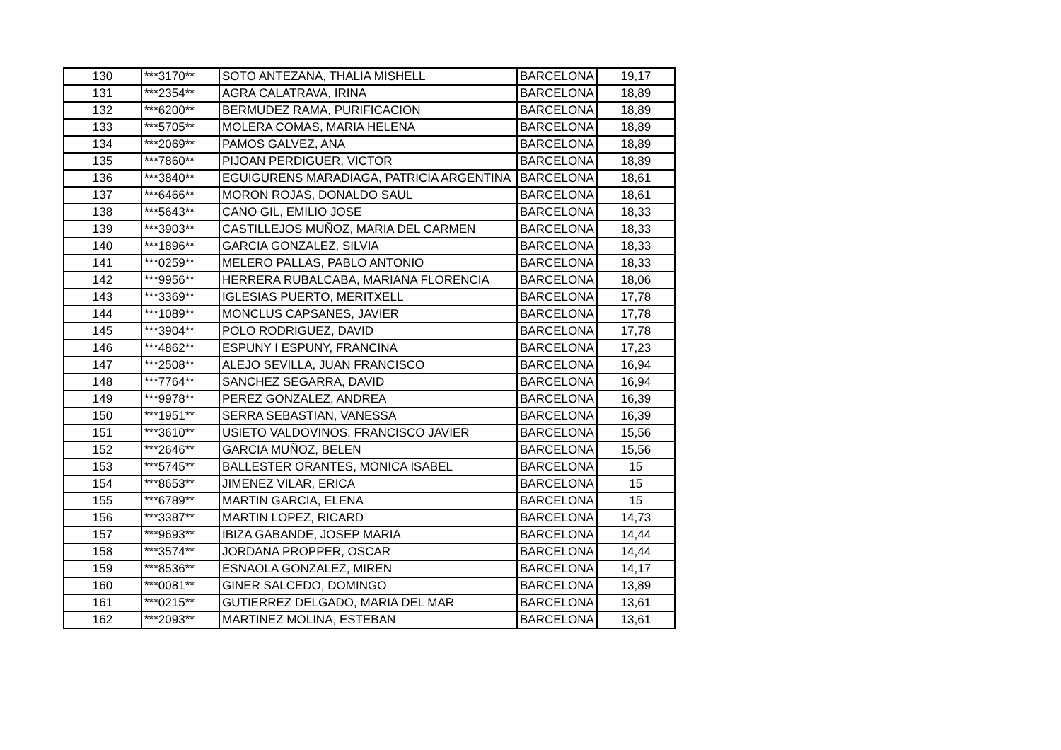| 130 | ***3170** | SOTO ANTEZANA, THALIA MISHELL | BARCELONA | 19,17 |
| 131 | ***2354** | AGRA CALATRAVA, IRINA | BARCELONA | 18,89 |
| 132 | ***6200** | BERMUDEZ RAMA, PURIFICACION | BARCELONA | 18,89 |
| 133 | ***5705** | MOLERA COMAS, MARIA HELENA | BARCELONA | 18,89 |
| 134 | ***2069** | PAMOS GALVEZ, ANA | BARCELONA | 18,89 |
| 135 | ***7860** | PIJOAN PERDIGUER, VICTOR | BARCELONA | 18,89 |
| 136 | ***3840** | EGUIGURENS MARADIAGA, PATRICIA ARGENTINA | BARCELONA | 18,61 |
| 137 | ***6466** | MORON ROJAS, DONALDO SAUL | BARCELONA | 18,61 |
| 138 | ***5643** | CANO GIL, EMILIO JOSE | BARCELONA | 18,33 |
| 139 | ***3903** | CASTILLEJOS MUÑOZ, MARIA DEL CARMEN | BARCELONA | 18,33 |
| 140 | ***1896** | GARCIA GONZALEZ, SILVIA | BARCELONA | 18,33 |
| 141 | ***0259** | MELERO PALLAS, PABLO ANTONIO | BARCELONA | 18,33 |
| 142 | ***9956** | HERRERA RUBALCABA, MARIANA FLORENCIA | BARCELONA | 18,06 |
| 143 | ***3369** | IGLESIAS PUERTO, MERITXELL | BARCELONA | 17,78 |
| 144 | ***1089** | MONCLUS CAPSANES, JAVIER | BARCELONA | 17,78 |
| 145 | ***3904** | POLO RODRIGUEZ, DAVID | BARCELONA | 17,78 |
| 146 | ***4862** | ESPUNY I ESPUNY, FRANCINA | BARCELONA | 17,23 |
| 147 | ***2508** | ALEJO SEVILLA, JUAN FRANCISCO | BARCELONA | 16,94 |
| 148 | ***7764** | SANCHEZ SEGARRA, DAVID | BARCELONA | 16,94 |
| 149 | ***9978** | PEREZ GONZALEZ, ANDREA | BARCELONA | 16,39 |
| 150 | ***1951** | SERRA SEBASTIAN, VANESSA | BARCELONA | 16,39 |
| 151 | ***3610** | USIETO VALDOVINOS, FRANCISCO JAVIER | BARCELONA | 15,56 |
| 152 | ***2646** | GARCIA MUÑOZ, BELEN | BARCELONA | 15,56 |
| 153 | ***5745** | BALLESTER ORANTES, MONICA ISABEL | BARCELONA | 15 |
| 154 | ***8653** | JIMENEZ VILAR, ERICA | BARCELONA | 15 |
| 155 | ***6789** | MARTIN GARCIA, ELENA | BARCELONA | 15 |
| 156 | ***3387** | MARTIN LOPEZ, RICARD | BARCELONA | 14,73 |
| 157 | ***9693** | IBIZA GABANDE, JOSEP MARIA | BARCELONA | 14,44 |
| 158 | ***3574** | JORDANA PROPPER, OSCAR | BARCELONA | 14,44 |
| 159 | ***8536** | ESNAOLA GONZALEZ, MIREN | BARCELONA | 14,17 |
| 160 | ***0081** | GINER SALCEDO, DOMINGO | BARCELONA | 13,89 |
| 161 | ***0215** | GUTIERREZ DELGADO, MARIA DEL MAR | BARCELONA | 13,61 |
| 162 | ***2093** | MARTINEZ MOLINA, ESTEBAN | BARCELONA | 13,61 |